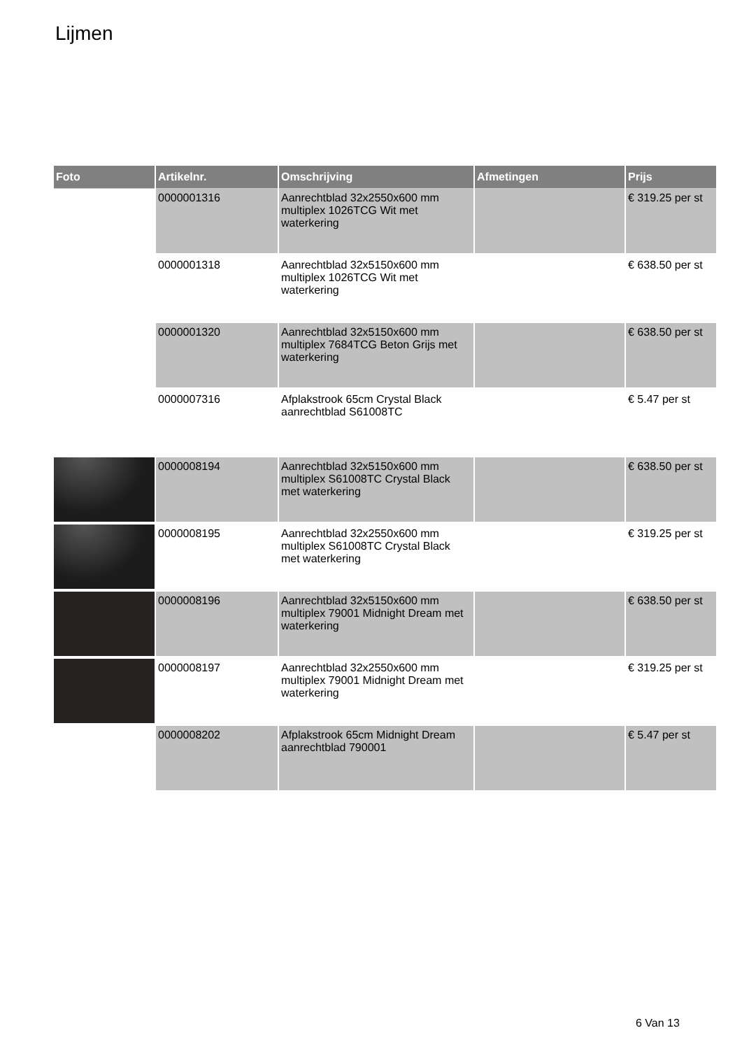Lijmen
| Foto | Artikelnr. | Omschrijving | Afmetingen | Prijs |
| --- | --- | --- | --- | --- |
| | 0000001316 | Aanrechtblad 32x2550x600 mm multiplex 1026TCG Wit met waterkering | | € 319.25 per st |
| | 0000001318 | Aanrechtblad 32x5150x600 mm multiplex 1026TCG Wit met waterkering | | € 638.50 per st |
| | 0000001320 | Aanrechtblad 32x5150x600 mm multiplex 7684TCG Beton Grijs met waterkering | | € 638.50 per st |
| | 0000007316 | Afplakstrook 65cm Crystal Black aanrechtblad S61008TC | | € 5.47 per st |
| | 0000008194 | Aanrechtblad 32x5150x600 mm multiplex S61008TC Crystal Black met waterkering | | € 638.50 per st |
| | 0000008195 | Aanrechtblad 32x2550x600 mm multiplex S61008TC Crystal Black met waterkering | | € 319.25 per st |
| | 0000008196 | Aanrechtblad 32x5150x600 mm multiplex 79001 Midnight Dream met waterkering | | € 638.50 per st |
| | 0000008197 | Aanrechtblad 32x2550x600 mm multiplex 79001 Midnight Dream met waterkering | | € 319.25 per st |
| | 0000008202 | Afplakstrook 65cm Midnight Dream aanrechtblad 790001 | | € 5.47 per st |
6 Van 13